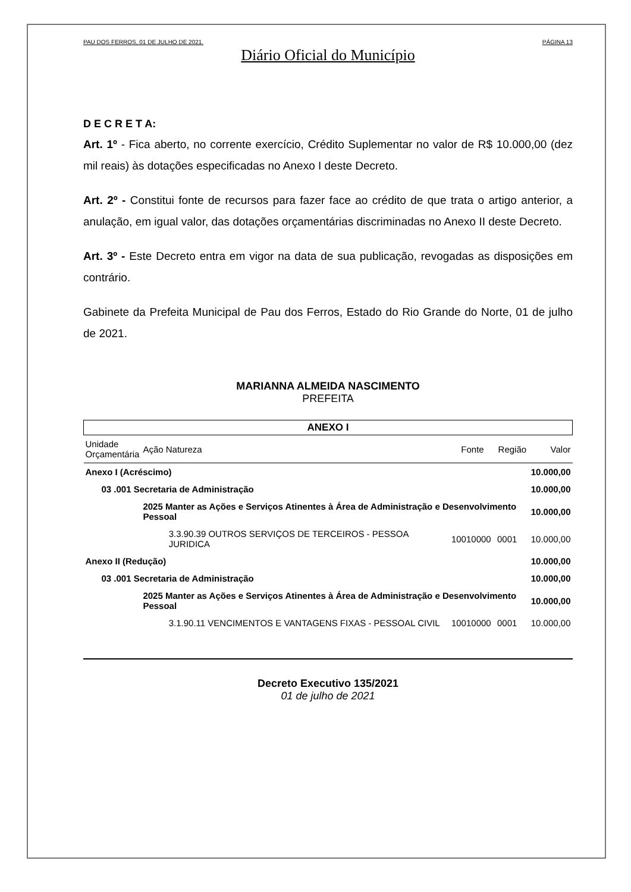PAU DOS FERROS, 01 DE JULHO DE 2021. PÁGINA 13
Diário Oficial do Município
D E C R E T A:
Art. 1º - Fica aberto, no corrente exercício, Crédito Suplementar no valor de R$ 10.000,00 (dez mil reais) às dotações especificadas no Anexo I deste Decreto.
Art. 2º - Constitui fonte de recursos para fazer face ao crédito de que trata o artigo anterior, a anulação, em igual valor, das dotações orçamentárias discriminadas no Anexo II deste Decreto.
Art. 3º - Este Decreto entra em vigor na data de sua publicação, revogadas as disposições em contrário.
Gabinete da Prefeita Municipal de Pau dos Ferros, Estado do Rio Grande do Norte, 01 de julho de 2021.
MARIANNA ALMEIDA NASCIMENTO
PREFEITA
| ANEXO I | | | | | |
| --- | --- | --- | --- | --- | --- |
| Unidade Orçamentária | Ação Natureza | | Fonte | Região | Valor |
| Anexo I (Acréscimo) | | | | | 10.000,00 |
| 03 .001 Secretaria de Administração | | | | | 10.000,00 |
| | 2025 Manter as Ações e Serviços Atinentes à Área de Administração e Desenvolvimento Pessoal | | | | 10.000,00 |
| | | 3.3.90.39 OUTROS SERVIÇOS DE TERCEIROS - PESSOA JURIDICA | 10010000 | 0001 | 10.000,00 |
| Anexo II (Redução) | | | | | 10.000,00 |
| 03 .001 Secretaria de Administração | | | | | 10.000,00 |
| | 2025 Manter as Ações e Serviços Atinentes à Área de Administração e Desenvolvimento Pessoal | | | | 10.000,00 |
| | | 3.1.90.11 VENCIMENTOS E VANTAGENS FIXAS - PESSOAL CIVIL | 10010000 | 0001 | 10.000,00 |
Decreto Executivo 135/2021
01 de julho de 2021